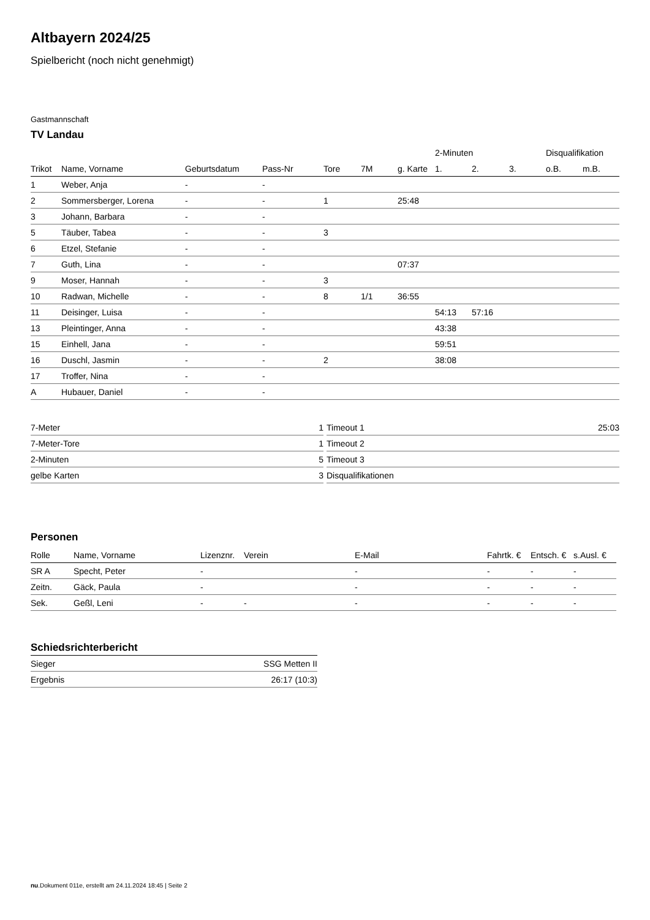Altbayern 2024/25
Spielbericht (noch nicht genehmigt)
Gastmannschaft
TV Landau
| | | | | | | | 2-Minuten | | | Disqualifikation | |
| --- | --- | --- | --- | --- | --- | --- | --- | --- | --- | --- | --- |
| Trikot | Name, Vorname | Geburtsdatum | Pass-Nr | Tore | 7M | g. Karte | 1. | 2. | 3. | o.B. | m.B. |
| 1 | Weber, Anja | - | - | | | | | | | | |
| 2 | Sommersberger, Lorena | - | - | 1 | | 25:48 | | | | | |
| 3 | Johann, Barbara | - | - | | | | | | | | |
| 5 | Täuber, Tabea | - | - | 3 | | | | | | | |
| 6 | Etzel, Stefanie | - | - | | | | | | | | |
| 7 | Guth, Lina | - | - | | | 07:37 | | | | | |
| 9 | Moser, Hannah | - | - | 3 | | | | | | | |
| 10 | Radwan, Michelle | - | - | 8 | 1/1 | 36:55 | | | | | |
| 11 | Deisinger, Luisa | - | - | | | | 54:13 | 57:16 | | | |
| 13 | Pleintinger, Anna | - | - | | | | 43:38 | | | | |
| 15 | Einhell, Jana | - | - | | | | 59:51 | | | | |
| 16 | Duschl, Jasmin | - | - | 2 | | | 38:08 | | | | |
| 17 | Troffer, Nina | - | - | | | | | | | | |
| A | Hubauer, Daniel | - | - | | | | | | | | |
| 7-Meter | 1 |
| 7-Meter-Tore | 1 |
| 2-Minuten | 5 |
| gelbe Karten | 3 |
| Timeout 1 | 25:03 |
| Timeout 2 | |
| Timeout 3 | |
| Disqualifikationen | |
Personen
| Rolle | Name, Vorname | Lizenznr. | Verein | E-Mail | Fahrtk. € | Entsch. € | s.Ausl. € |
| --- | --- | --- | --- | --- | --- | --- | --- |
| SR A | Specht, Peter | - | | - | - | - | - |
| Zeitn. | Gäck, Paula | - | | - | - | - | - |
| Sek. | Geßl, Leni | - | - | - | - | - | - |
Schiedsrichterbericht
| Sieger | SSG Metten II |
| Ergebnis | 26:17 (10:3) |
nu.Dokument 011e, erstellt am 24.11.2024 18:45 | Seite 2